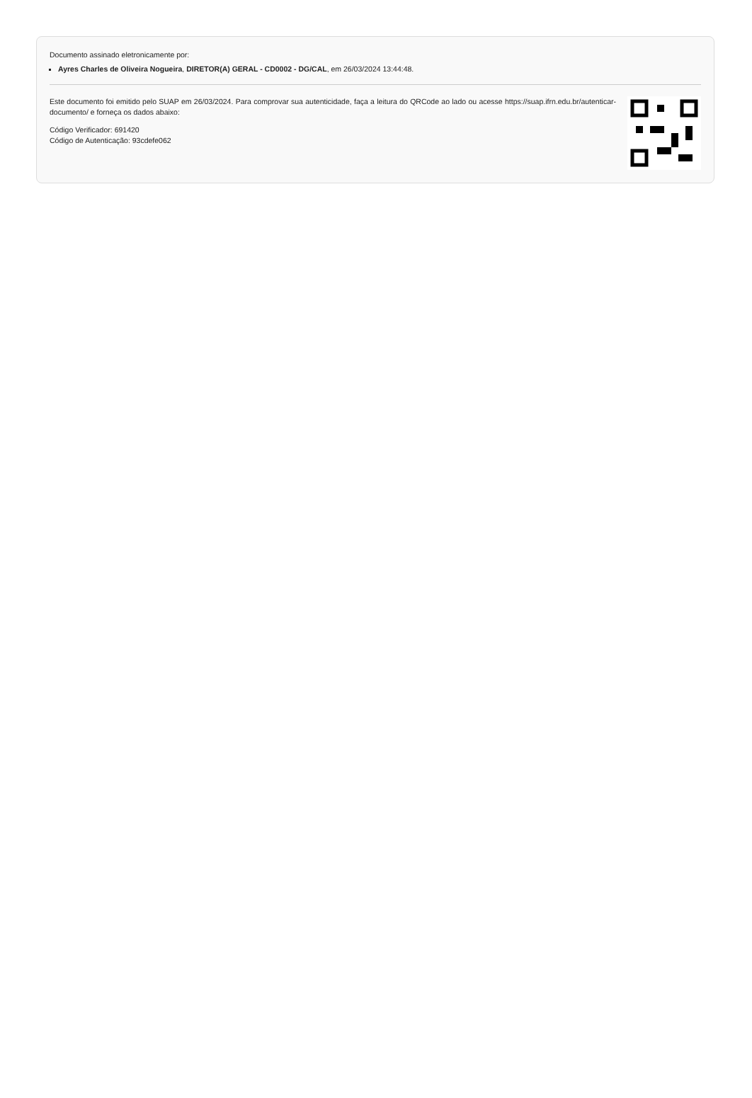Documento assinado eletronicamente por:
Ayres Charles de Oliveira Nogueira, DIRETOR(A) GERAL - CD0002 - DG/CAL, em 26/03/2024 13:44:48.
Este documento foi emitido pelo SUAP em 26/03/2024. Para comprovar sua autenticidade, faça a leitura do QRCode ao lado ou acesse https://suap.ifrn.edu.br/autenticar-documento/ e forneça os dados abaixo:
Código Verificador: 691420
Código de Autenticação: 93cdefe062